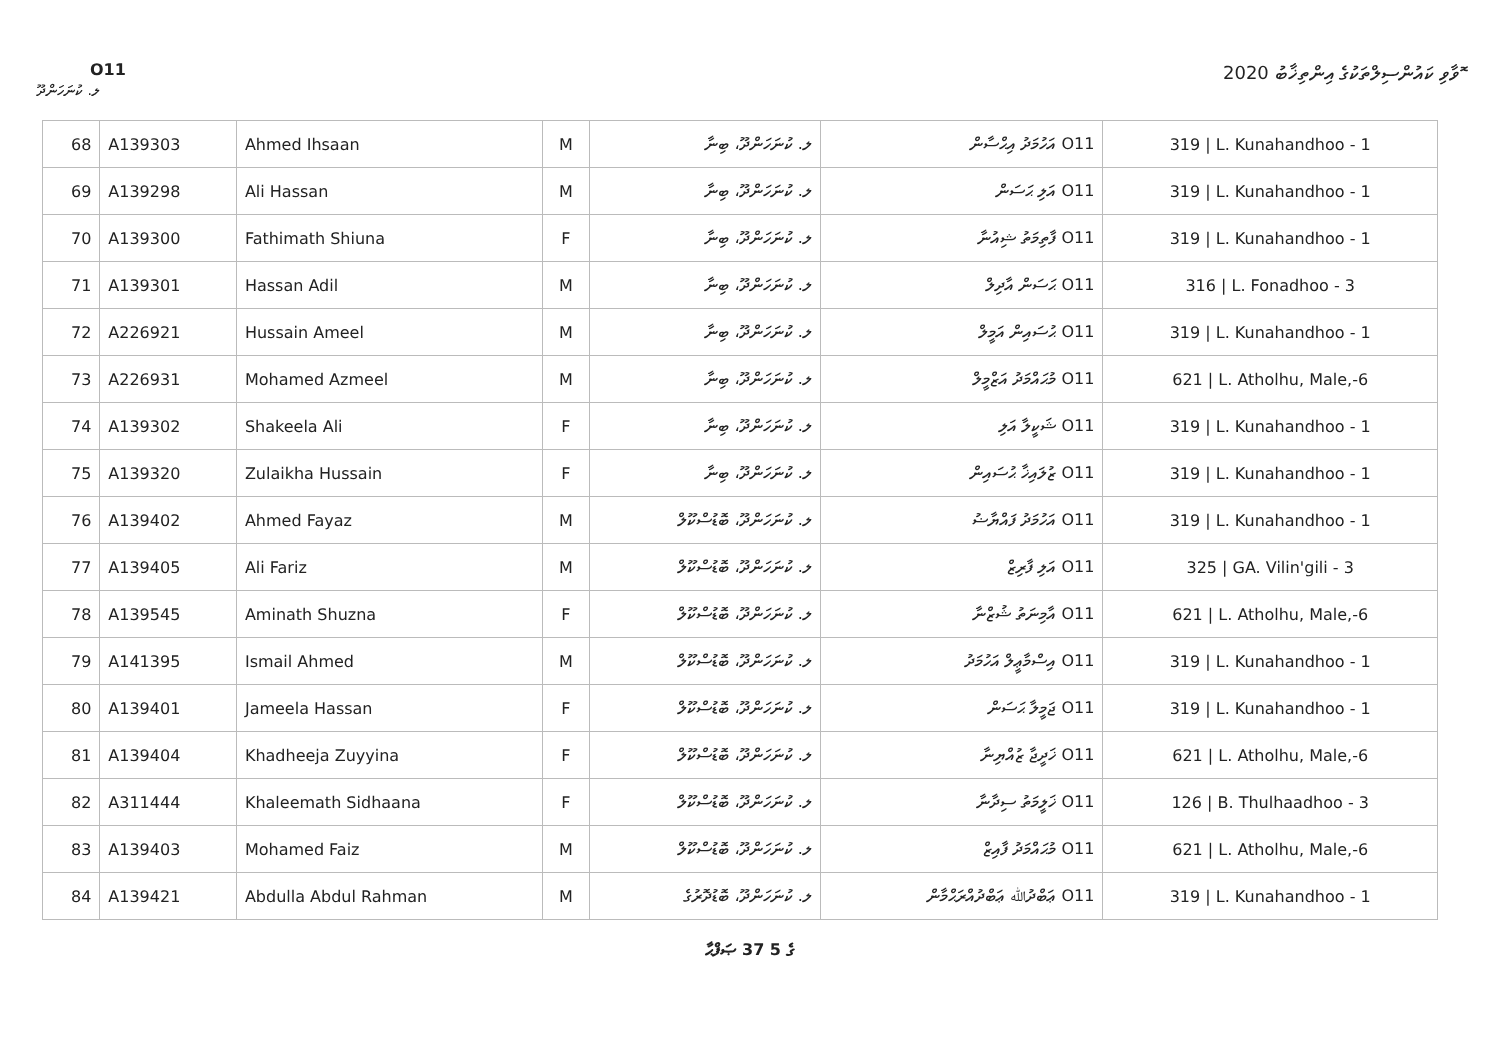O11 ޮވާވި ކައުންސިލްތަކުގެ އިންތިޚާބު 2020
ލ. ކުނަހަންދޫ
| 68 | A139303 | Ahmed Ihsaan | M | ލ. ކުނަހަންދޫ، ބިނާ | O11 އަހުމަދު އިޙްސާން | 319 / L. Kunahandhoo - 1 |
| 69 | A139298 | Ali Hassan | M | ލ. ކުނަހަންދޫ، ބިނާ | O11 އަލި ޙަސަން | 319 / L. Kunahandhoo - 1 |
| 70 | A139300 | Fathimath Shiuna | F | ލ. ކުނަހަންދޫ، ބިނާ | O11 ފާތިމަތު ޝިއުނާ | 319 / L. Kunahandhoo - 1 |
| 71 | A139301 | Hassan Adil | M | ލ. ކުނަހަންދޫ، ބިނާ | O11 ޙަސަން އާދިލް | 316 / L. Fonadhoo - 3 |
| 72 | A226921 | Hussain Ameel | M | ލ. ކުނަހަންދޫ، ބިނާ | O11 ޙުސައިން އަމީލް | 319 / L. Kunahandhoo - 1 |
| 73 | A226931 | Mohamed Azmeel | M | ލ. ކުނަހަންދޫ، ބިނާ | O11 މުޙައްމަދު އަޒްމީލް | 621 / L. Atholhu, Male,-6 |
| 74 | A139302 | Shakeela Ali | F | ލ. ކުނަހަންދޫ، ބިނާ | O11 ޝަކީލާ އަލި | 319 / L. Kunahandhoo - 1 |
| 75 | A139320 | Zulaikha Hussain | F | ލ. ކުނަހަންދޫ، ބިނާ | O11 ޒުލައިޚާ ޙުސައިން | 319 / L. Kunahandhoo - 1 |
| 76 | A139402 | Ahmed Fayaz | M | ލ. ކުނަހަންދޫ، ބޮޑުސްކޫލް | O11 އަހުމަދު ފައްޔާޟު | 319 / L. Kunahandhoo - 1 |
| 77 | A139405 | Ali Fariz | M | ލ. ކުނަހަންދޫ، ބޮޑުސްކޫލް | O11 އަލި ފާރިޒް | 325 / GA. Vilin'gili - 3 |
| 78 | A139545 | Aminath Shuzna | F | ލ. ކުނަހަންދޫ، ބޮޑުސްކޫލް | O11 އާމިނަތު ޝުޒްނާ | 621 / L. Atholhu, Male,-6 |
| 79 | A141395 | Ismail Ahmed | M | ލ. ކުނަހަންދޫ، ބޮޑުސްކޫލް | O11 އިސްމާޢީލް އަހުމަދު | 319 / L. Kunahandhoo - 1 |
| 80 | A139401 | Jameela Hassan | F | ލ. ކުނަހަންދޫ، ބޮޑުސްކޫލް | O11 ޖަމީލާ ޙަސަން | 319 / L. Kunahandhoo - 1 |
| 81 | A139404 | Khadheeja Zuyyina | F | ލ. ކުނަހަންދޫ، ބޮޑުސްކޫލް | O11 ޚަދީޖާ ޒުއްޔިނާ | 621 / L. Atholhu, Male,-6 |
| 82 | A311444 | Khaleemath Sidhaana | F | ލ. ކުނަހަންދޫ، ބޮޑުސްކޫލް | O11 ޚަލީމަތު ސިދާނާ | 126 / B. Thulhaadhoo - 3 |
| 83 | A139403 | Mohamed Faiz | M | ލ. ކުނަހަންދޫ، ބޮޑުސްކޫލް | O11 މުޙައްމަދު ފާއިޒް | 621 / L. Atholhu, Male,-6 |
| 84 | A139421 | Abdulla Abdul Rahman | M | ލ. ކުނަހަންދޫ، ބޮޑުދޮރުގެ | O11 ޢަބްދުﷲ ޢަބްދުއްރަޙްމާން | 319 / L. Kunahandhoo - 1 |
ޞަފްޙާ 37 ގެ 5